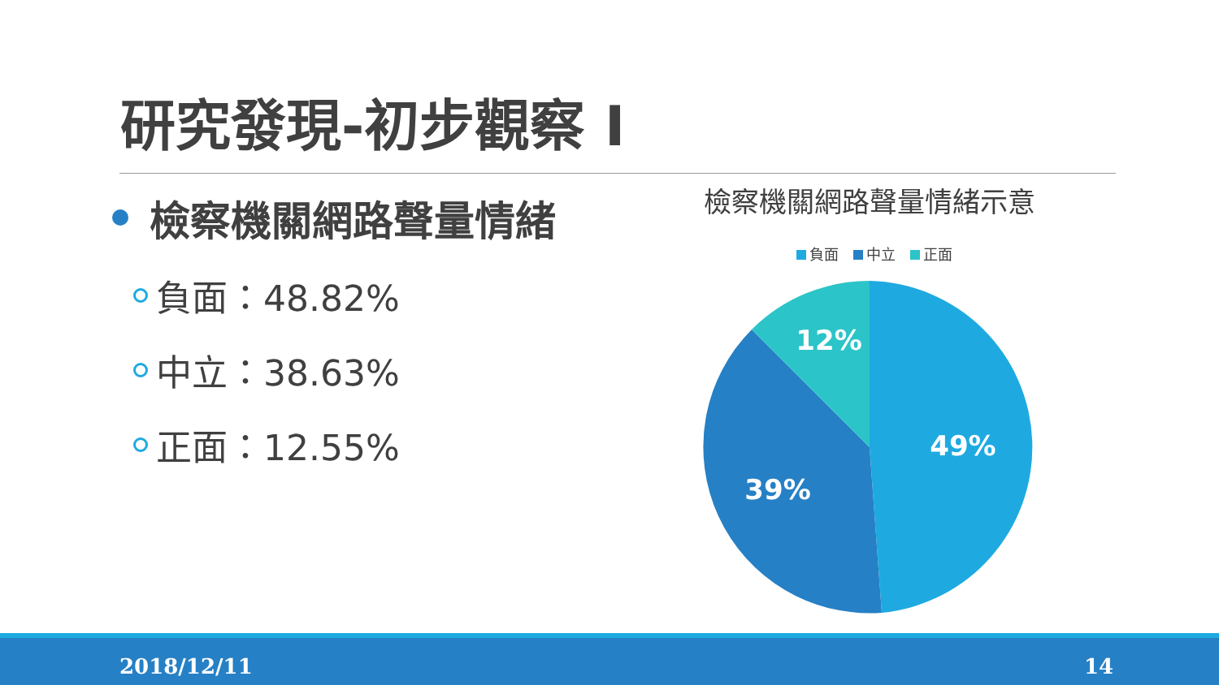研究發現-初步觀察 I
檢察機關網路聲量情緒
負面：48.82%
中立：38.63%
正面：12.55%
檢察機關網路聲量情緒示意
負面 中立 正面
49%
39%
12%
2018/12/11 14